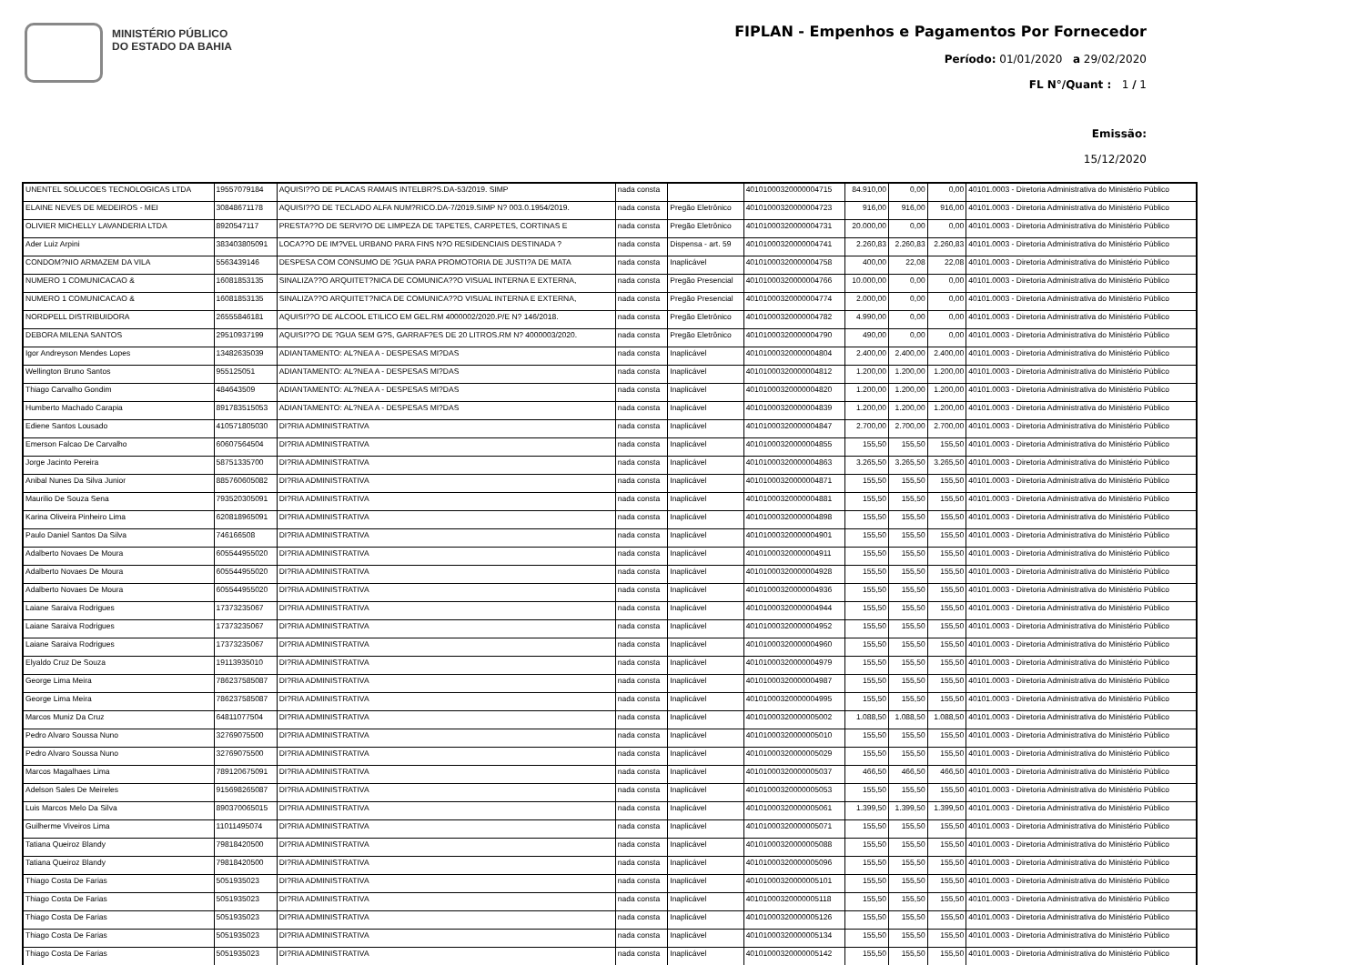MINISTÉRIO PÚBLICO
DO ESTADO DA BAHIA
FIPLAN - Empenhos e Pagamentos Por Fornecedor
Período: 01/01/2020 a 29/02/2020
FL N°/Quant : 1 / 1
Emissão:
15/12/2020
| UNENTEL SOLUCOES TECNOLOGICAS LTDA | 19557079184 | AQUISI??O DE PLACAS RAMAIS INTELBR?S.DA-53/2019. SIMP | nada consta | | 40101000320000004715 | 84.910,00 | 0,00 | 0,00 | 40101.0003 - Diretoria Administrativa do Ministério Público |
| ELAINE NEVES DE MEDEIROS - MEI | 30848671178 | AQUISI??O DE TECLADO ALFA NUM?RICO.DA-7/2019.SIMP N? 003.0.1954/2019. | nada consta | Pregão Eletrônico | 40101000320000004723 | 916,00 | 916,00 | 916,00 | 40101.0003 - Diretoria Administrativa do Ministério Público |
| OLIVIER MICHELLY LAVANDERIA LTDA | 8920547117 | PRESTA??O DE SERVI?O DE LIMPEZA DE TAPETES, CARPETES, CORTINAS E | nada consta | Pregão Eletrônico | 40101000320000004731 | 20.000,00 | 0,00 | 0,00 | 40101.0003 - Diretoria Administrativa do Ministério Público |
| Ader Luiz Arpini | 383403805091 | LOCA??O DE IM?VEL URBANO PARA FINS N?O RESIDENCIAIS DESTINADA ? | nada consta | Dispensa - art. 59 | 40101000320000004741 | 2.260,83 | 2.260,83 | 2.260,83 | 40101.0003 - Diretoria Administrativa do Ministério Público |
| CONDOM?NIO ARMAZEM DA VILA | 5563439146 | DESPESA COM CONSUMO DE ?GUA PARA PROMOTORIA DE JUSTI?A DE MATA | nada consta | Inaplicável | 40101000320000004758 | 400,00 | 22,08 | 22,08 | 40101.0003 - Diretoria Administrativa do Ministério Público |
| NUMERO 1 COMUNICACAO & | 16081853135 | SINALIZA??O ARQUITET?NICA DE COMUNICA??O VISUAL INTERNA E EXTERNA, | nada consta | Pregão Presencial | 40101000320000004766 | 10.000,00 | 0,00 | 0,00 | 40101.0003 - Diretoria Administrativa do Ministério Público |
| NUMERO 1 COMUNICACAO & | 16081853135 | SINALIZA??O ARQUITET?NICA DE COMUNICA??O VISUAL INTERNA E EXTERNA, | nada consta | Pregão Presencial | 40101000320000004774 | 2.000,00 | 0,00 | 0,00 | 40101.0003 - Diretoria Administrativa do Ministério Público |
| NORDPELL DISTRIBUIDORA | 26555846181 | AQUISI??O DE ALCOOL ETILICO EM GEL.RM 4000002/2020.P/E N? 146/2018. | nada consta | Pregão Eletrônico | 40101000320000004782 | 4.990,00 | 0,00 | 0,00 | 40101.0003 - Diretoria Administrativa do Ministério Público |
| DEBORA MILENA SANTOS | 29510937199 | AQUISI??O DE ?GUA SEM G?S, GARRAF?ES DE 20 LITROS.RM N? 4000003/2020. | nada consta | Pregão Eletrônico | 40101000320000004790 | 490,00 | 0,00 | 0,00 | 40101.0003 - Diretoria Administrativa do Ministério Público |
| Igor Andreyson Mendes Lopes | 13482635039 | ADIANTAMENTO: AL?NEA A - DESPESAS MI?DAS | nada consta | Inaplicável | 40101000320000004804 | 2.400,00 | 2.400,00 | 2.400,00 | 40101.0003 - Diretoria Administrativa do Ministério Público |
| Wellington Bruno Santos | 955125051 | ADIANTAMENTO: AL?NEA A - DESPESAS MI?DAS | nada consta | Inaplicável | 40101000320000004812 | 1.200,00 | 1.200,00 | 1.200,00 | 40101.0003 - Diretoria Administrativa do Ministério Público |
| Thiago Carvalho Gondim | 484643509 | ADIANTAMENTO: AL?NEA A - DESPESAS MI?DAS | nada consta | Inaplicável | 40101000320000004820 | 1.200,00 | 1.200,00 | 1.200,00 | 40101.0003 - Diretoria Administrativa do Ministério Público |
| Humberto Machado Carapia | 891783515053 | ADIANTAMENTO: AL?NEA A - DESPESAS MI?DAS | nada consta | Inaplicável | 40101000320000004839 | 1.200,00 | 1.200,00 | 1.200,00 | 40101.0003 - Diretoria Administrativa do Ministério Público |
| Ediene Santos Lousado | 410571805030 | DI?RIA ADMINISTRATIVA | nada consta | Inaplicável | 40101000320000004847 | 2.700,00 | 2.700,00 | 2.700,00 | 40101.0003 - Diretoria Administrativa do Ministério Público |
| Emerson Falcao De Carvalho | 60607564504 | DI?RIA ADMINISTRATIVA | nada consta | Inaplicável | 40101000320000004855 | 155,50 | 155,50 | 155,50 | 40101.0003 - Diretoria Administrativa do Ministério Público |
| Jorge Jacinto Pereira | 58751335700 | DI?RIA ADMINISTRATIVA | nada consta | Inaplicável | 40101000320000004863 | 3.265,50 | 3.265,50 | 3.265,50 | 40101.0003 - Diretoria Administrativa do Ministério Público |
| Anibal Nunes Da Silva Junior | 885760605082 | DI?RIA ADMINISTRATIVA | nada consta | Inaplicável | 40101000320000004871 | 155,50 | 155,50 | 155,50 | 40101.0003 - Diretoria Administrativa do Ministério Público |
| Maurilio De Souza Sena | 793520305091 | DI?RIA ADMINISTRATIVA | nada consta | Inaplicável | 40101000320000004881 | 155,50 | 155,50 | 155,50 | 40101.0003 - Diretoria Administrativa do Ministério Público |
| Karina Oliveira Pinheiro Lima | 620818965091 | DI?RIA ADMINISTRATIVA | nada consta | Inaplicável | 40101000320000004898 | 155,50 | 155,50 | 155,50 | 40101.0003 - Diretoria Administrativa do Ministério Público |
| Paulo Daniel Santos Da Silva | 746166508 | DI?RIA ADMINISTRATIVA | nada consta | Inaplicável | 40101000320000004901 | 155,50 | 155,50 | 155,50 | 40101.0003 - Diretoria Administrativa do Ministério Público |
| Adalberto Novaes De Moura | 605544955020 | DI?RIA ADMINISTRATIVA | nada consta | Inaplicável | 40101000320000004911 | 155,50 | 155,50 | 155,50 | 40101.0003 - Diretoria Administrativa do Ministério Público |
| Adalberto Novaes De Moura | 605544955020 | DI?RIA ADMINISTRATIVA | nada consta | Inaplicável | 40101000320000004928 | 155,50 | 155,50 | 155,50 | 40101.0003 - Diretoria Administrativa do Ministério Público |
| Adalberto Novaes De Moura | 605544955020 | DI?RIA ADMINISTRATIVA | nada consta | Inaplicável | 40101000320000004936 | 155,50 | 155,50 | 155,50 | 40101.0003 - Diretoria Administrativa do Ministério Público |
| Laiane Saraiva Rodrigues | 17373235067 | DI?RIA ADMINISTRATIVA | nada consta | Inaplicável | 40101000320000004944 | 155,50 | 155,50 | 155,50 | 40101.0003 - Diretoria Administrativa do Ministério Público |
| Laiane Saraiva Rodrigues | 17373235067 | DI?RIA ADMINISTRATIVA | nada consta | Inaplicável | 40101000320000004952 | 155,50 | 155,50 | 155,50 | 40101.0003 - Diretoria Administrativa do Ministério Público |
| Laiane Saraiva Rodrigues | 17373235067 | DI?RIA ADMINISTRATIVA | nada consta | Inaplicável | 40101000320000004960 | 155,50 | 155,50 | 155,50 | 40101.0003 - Diretoria Administrativa do Ministério Público |
| Elyaldo Cruz De Souza | 19113935010 | DI?RIA ADMINISTRATIVA | nada consta | Inaplicável | 40101000320000004979 | 155,50 | 155,50 | 155,50 | 40101.0003 - Diretoria Administrativa do Ministério Público |
| George Lima Meira | 786237585087 | DI?RIA ADMINISTRATIVA | nada consta | Inaplicável | 40101000320000004987 | 155,50 | 155,50 | 155,50 | 40101.0003 - Diretoria Administrativa do Ministério Público |
| George Lima Meira | 786237585087 | DI?RIA ADMINISTRATIVA | nada consta | Inaplicável | 40101000320000004995 | 155,50 | 155,50 | 155,50 | 40101.0003 - Diretoria Administrativa do Ministério Público |
| Marcos Muniz Da Cruz | 64811077504 | DI?RIA ADMINISTRATIVA | nada consta | Inaplicável | 40101000320000005002 | 1.088,50 | 1.088,50 | 1.088,50 | 40101.0003 - Diretoria Administrativa do Ministério Público |
| Pedro Alvaro Soussa Nuno | 32769075500 | DI?RIA ADMINISTRATIVA | nada consta | Inaplicável | 40101000320000005010 | 155,50 | 155,50 | 155,50 | 40101.0003 - Diretoria Administrativa do Ministério Público |
| Pedro Alvaro Soussa Nuno | 32769075500 | DI?RIA ADMINISTRATIVA | nada consta | Inaplicável | 40101000320000005029 | 155,50 | 155,50 | 155,50 | 40101.0003 - Diretoria Administrativa do Ministério Público |
| Marcos Magalhaes Lima | 789120675091 | DI?RIA ADMINISTRATIVA | nada consta | Inaplicável | 40101000320000005037 | 466,50 | 466,50 | 466,50 | 40101.0003 - Diretoria Administrativa do Ministério Público |
| Adelson Sales De Meireles | 915698265087 | DI?RIA ADMINISTRATIVA | nada consta | Inaplicável | 40101000320000005053 | 155,50 | 155,50 | 155,50 | 40101.0003 - Diretoria Administrativa do Ministério Público |
| Luis Marcos Melo Da Silva | 890370065015 | DI?RIA ADMINISTRATIVA | nada consta | Inaplicável | 40101000320000005061 | 1.399,50 | 1.399,50 | 1.399,50 | 40101.0003 - Diretoria Administrativa do Ministério Público |
| Guilherme Viveiros Lima | 11011495074 | DI?RIA ADMINISTRATIVA | nada consta | Inaplicável | 40101000320000005071 | 155,50 | 155,50 | 155,50 | 40101.0003 - Diretoria Administrativa do Ministério Público |
| Tatiana Queiroz Blandy | 79818420500 | DI?RIA ADMINISTRATIVA | nada consta | Inaplicável | 40101000320000005088 | 155,50 | 155,50 | 155,50 | 40101.0003 - Diretoria Administrativa do Ministério Público |
| Tatiana Queiroz Blandy | 79818420500 | DI?RIA ADMINISTRATIVA | nada consta | Inaplicável | 40101000320000005096 | 155,50 | 155,50 | 155,50 | 40101.0003 - Diretoria Administrativa do Ministério Público |
| Thiago Costa De Farias | 5051935023 | DI?RIA ADMINISTRATIVA | nada consta | Inaplicável | 40101000320000005101 | 155,50 | 155,50 | 155,50 | 40101.0003 - Diretoria Administrativa do Ministério Público |
| Thiago Costa De Farias | 5051935023 | DI?RIA ADMINISTRATIVA | nada consta | Inaplicável | 40101000320000005118 | 155,50 | 155,50 | 155,50 | 40101.0003 - Diretoria Administrativa do Ministério Público |
| Thiago Costa De Farias | 5051935023 | DI?RIA ADMINISTRATIVA | nada consta | Inaplicável | 40101000320000005126 | 155,50 | 155,50 | 155,50 | 40101.0003 - Diretoria Administrativa do Ministério Público |
| Thiago Costa De Farias | 5051935023 | DI?RIA ADMINISTRATIVA | nada consta | Inaplicável | 40101000320000005134 | 155,50 | 155,50 | 155,50 | 40101.0003 - Diretoria Administrativa do Ministério Público |
| Thiago Costa De Farias | 5051935023 | DI?RIA ADMINISTRATIVA | nada consta | Inaplicável | 40101000320000005142 | 155,50 | 155,50 | 155,50 | 40101.0003 - Diretoria Administrativa do Ministério Público |